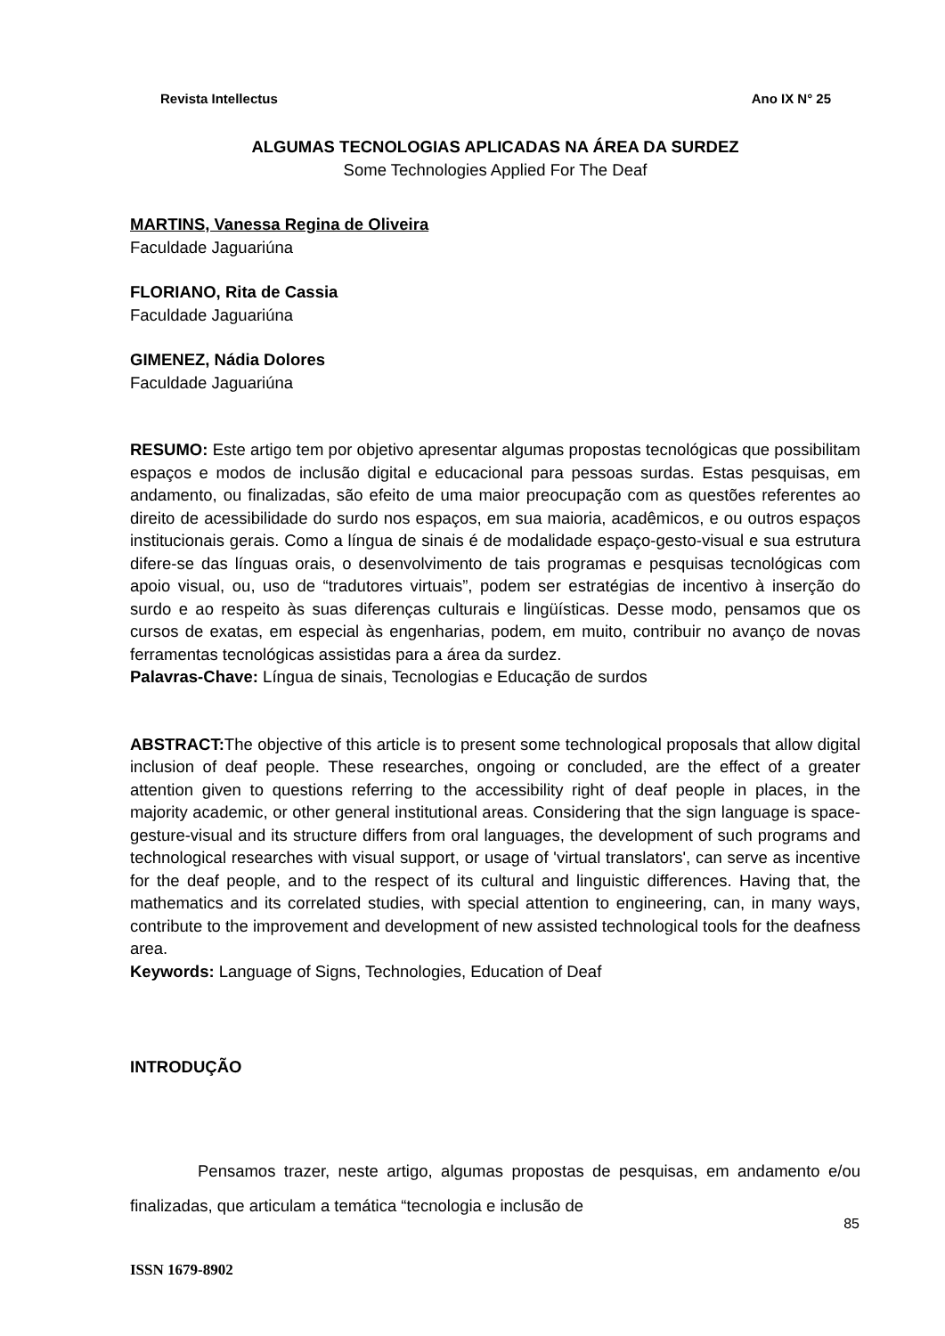Revista Intellectus Ano IX N° 25
ALGUMAS TECNOLOGIAS APLICADAS NA ÁREA DA SURDEZ
Some Technologies Applied For The Deaf
MARTINS, Vanessa Regina de Oliveira
Faculdade Jaguariúna
FLORIANO, Rita de Cassia
Faculdade Jaguariúna
GIMENEZ, Nádia Dolores
Faculdade Jaguariúna
RESUMO: Este artigo tem por objetivo apresentar algumas propostas tecnológicas que possibilitam espaços e modos de inclusão digital e educacional para pessoas surdas. Estas pesquisas, em andamento, ou finalizadas, são efeito de uma maior preocupação com as questões referentes ao direito de acessibilidade do surdo nos espaços, em sua maioria, acadêmicos, e ou outros espaços institucionais gerais. Como a língua de sinais é de modalidade espaço-gesto-visual e sua estrutura difere-se das línguas orais, o desenvolvimento de tais programas e pesquisas tecnológicas com apoio visual, ou, uso de “tradutores virtuais”, podem ser estratégias de incentivo à inserção do surdo e ao respeito às suas diferenças culturais e lingüísticas. Desse modo, pensamos que os cursos de exatas, em especial às engenharias, podem, em muito, contribuir no avanço de novas ferramentas tecnológicas assistidas para a área da surdez.
Palavras-Chave: Língua de sinais, Tecnologias e Educação de surdos
ABSTRACT: The objective of this article is to present some technological proposals that allow digital inclusion of deaf people. These researches, ongoing or concluded, are the effect of a greater attention given to questions referring to the accessibility right of deaf people in places, in the majority academic, or other general institutional areas. Considering that the sign language is space-gesture-visual and its structure differs from oral languages, the development of such programs and technological researches with visual support, or usage of 'virtual translators', can serve as incentive for the deaf people, and to the respect of its cultural and linguistic differences. Having that, the mathematics and its correlated studies, with special attention to engineering, can, in many ways, contribute to the improvement and development of new assisted technological tools for the deafness area.
Keywords: Language of Signs, Technologies, Education of Deaf
INTRODUÇÃO
Pensamos trazer, neste artigo, algumas propostas de pesquisas, em andamento e/ou finalizadas, que articulam a temática “tecnologia e inclusão de
85
ISSN 1679-8902